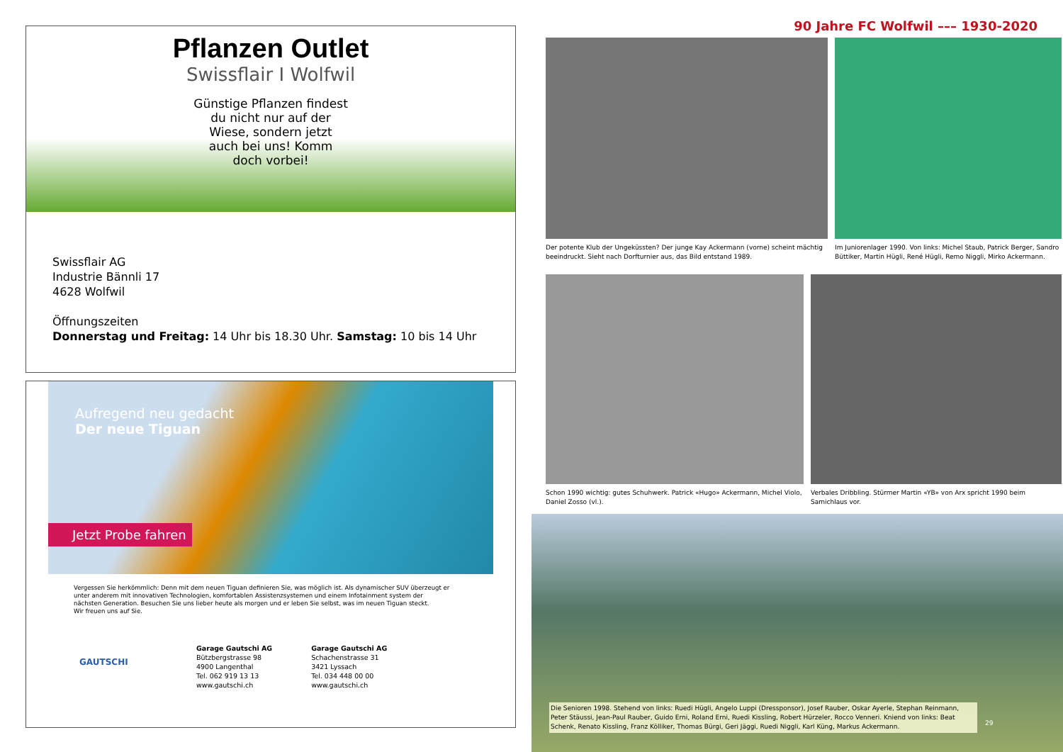Pflanzen Outlet
Swissflair I Wolfwil
Günstige Pflanzen findest du nicht nur auf der Wiese, sondern jetzt auch bei uns! Komm doch vorbei!
Swissflair AG
Industrie Bännli 17
4628 Wolfwil
Öffnungszeiten
Donnerstag und Freitag: 14 Uhr bis 18.30 Uhr. Samstag: 10 bis 14 Uhr
Aufregend neu gedacht
Der neue Tiguan
Jetzt Probe fahren
Vergessen Sie herkömmlich: Denn mit dem neuen Tiguan definieren Sie, was möglich ist. Als dynamischer SUV überzeugt er unter anderem mit innovativen Technologien, komfortablen Assistenzsystemen und einem Infotainment system der nächsten Generation. Besuchen Sie uns lieber heute als morgen und er leben Sie selbst, was im neuen Tiguan steckt.
Wir freuen uns auf Sie.
GAUTSCHI
Garage Gautschi AG
Bützbergstrasse 98
4900 Langenthal
Tel. 062 919 13 13
www.gautschi.ch
Garage Gautschi AG
Schachenstrasse 31
3421 Lyssach
Tel. 034 448 00 00
www.gautschi.ch
90 Jahre FC Wolfwil ––– 1930-2020
Der potente Klub der Ungeküssten? Der junge Kay Ackermann (vorne) scheint mächtig beeindruckt. Sieht nach Dorfturnier aus, das Bild entstand 1989.
Im Juniorenlager 1990. Von links: Michel Staub, Patrick Berger, Sandro Büttiker, Martin Hügli, René Hügli, Remo Niggli, Mirko Ackermann.
Schon 1990 wichtig: gutes Schuhwerk. Patrick «Hugo» Ackermann, Michel Violo, Daniel Zosso (vl.).
Verbales Dribbling. Stürmer Martin «YB» von Arx spricht 1990 beim Samichlaus vor.
Die Senioren 1998. Stehend von links: Ruedi Hügli, Angelo Luppi (Dressponsor), Josef Rauber, Oskar Ayerle, Stephan Reinmann, Peter Stäussi, Jean-Paul Rauber, Guido Erni, Roland Erni, Ruedi Kissling, Robert Hürzeler, Rocco Venneri. Kniend von links: Beat Schenk, Renato Kissling, Franz Kölliker, Thomas Bürgi, Geri Jäggi, Ruedi Niggli, Karl Küng, Markus Ackermann.
29